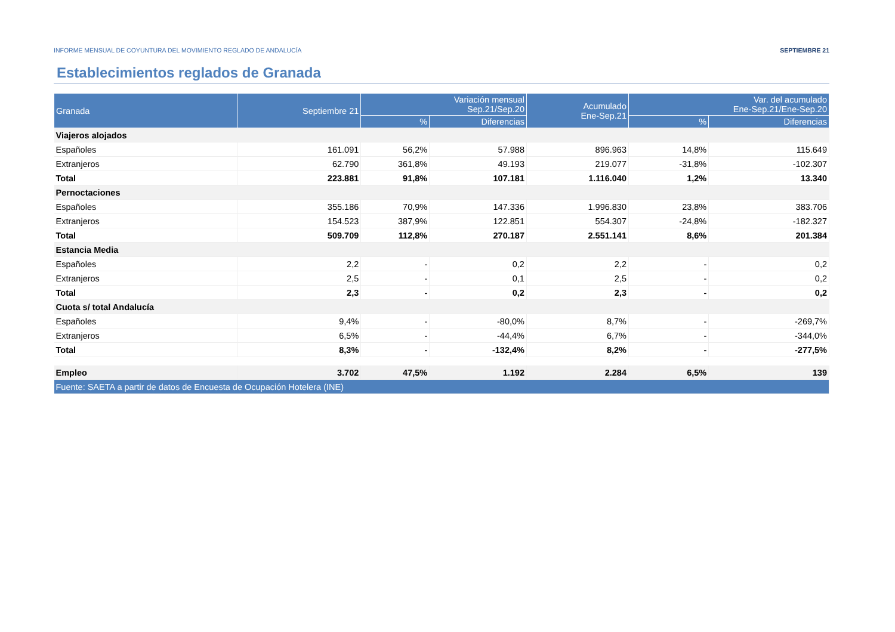INFORME MENSUAL DE COYUNTURA DEL MOVIMIENTO REGLADO DE ANDALUCÍA SEPTIEMBRE 21
Establecimientos reglados de Granada
| Granada | Septiembre 21 | Variación mensual Sep.21/Sep.20 | | Acumulado Ene-Sep.21 | Var. del acumulado Ene-Sep.21/Ene-Sep.20 | |
| --- | --- | --- | --- | --- | --- | --- |
| | | % | Diferencias | | % | Diferencias |
| Viajeros alojados | | | | | | |
| Españoles | 161.091 | 56,2% | 57.988 | 896.963 | 14,8% | 115.649 |
| Extranjeros | 62.790 | 361,8% | 49.193 | 219.077 | -31,8% | -102.307 |
| Total | 223.881 | 91,8% | 107.181 | 1.116.040 | 1,2% | 13.340 |
| Pernoctaciones | | | | | | |
| Españoles | 355.186 | 70,9% | 147.336 | 1.996.830 | 23,8% | 383.706 |
| Extranjeros | 154.523 | 387,9% | 122.851 | 554.307 | -24,8% | -182.327 |
| Total | 509.709 | 112,8% | 270.187 | 2.551.141 | 8,6% | 201.384 |
| Estancia Media | | | | | | |
| Españoles | 2,2 | - | 0,2 | 2,2 | - | 0,2 |
| Extranjeros | 2,5 | - | 0,1 | 2,5 | - | 0,2 |
| Total | 2,3 | - | 0,2 | 2,3 | - | 0,2 |
| Cuota s/ total Andalucía | | | | | | |
| Españoles | 9,4% | - | -80,0% | 8,7% | - | -269,7% |
| Extranjeros | 6,5% | - | -44,4% | 6,7% | - | -344,0% |
| Total | 8,3% | - | -132,4% | 8,2% | - | -277,5% |
| Empleo | 3.702 | 47,5% | 1.192 | 2.284 | 6,5% | 139 |
| Fuente: SAETA a partir de datos de Encuesta de Ocupación Hotelera (INE) | | | | | | |